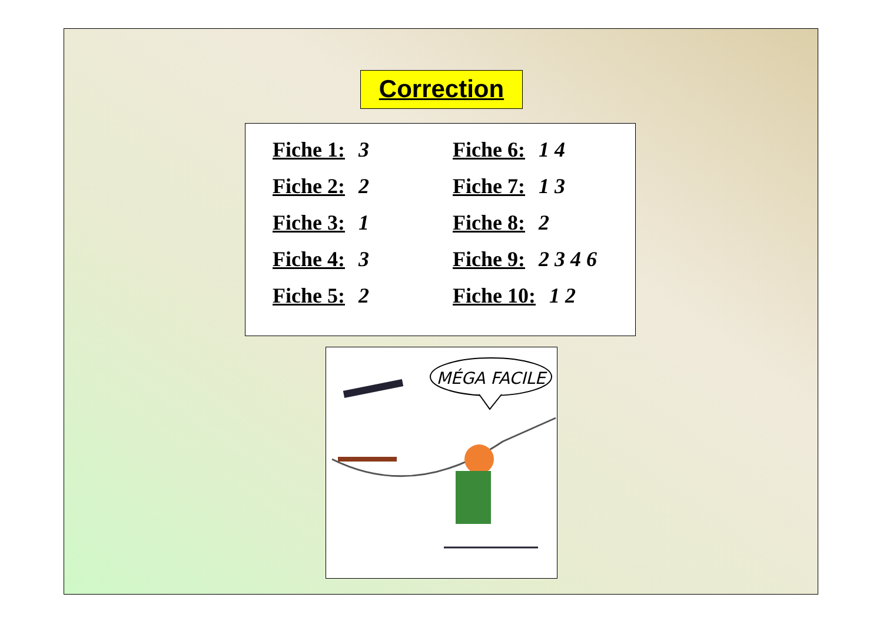Correction
Fiche 1: 3
Fiche 2: 2
Fiche 3: 1
Fiche 4: 3
Fiche 5: 2
Fiche 6: 1 4
Fiche 7: 1 3
Fiche 8: 2
Fiche 9: 2 3 4 6
Fiche 10: 1 2
MÉGA FACILE